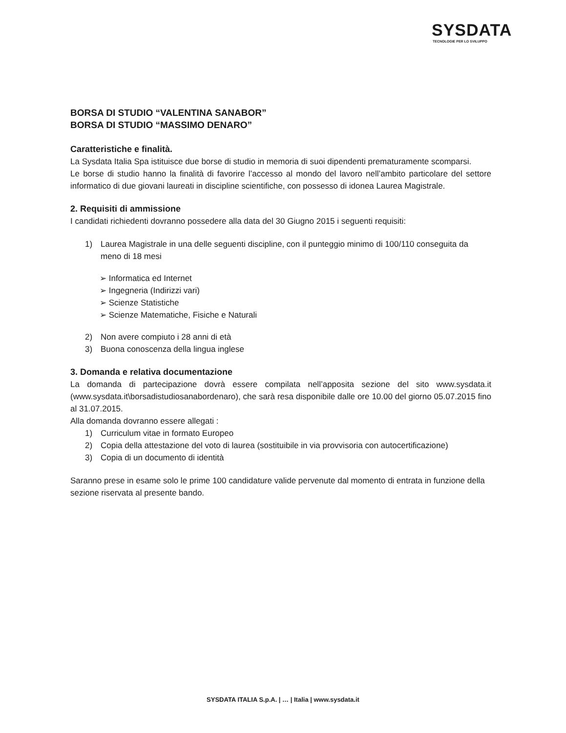SYSDATA
TECNOLOGIE PER LO SVILUPPO
BORSA DI STUDIO “VALENTINA SANABOR”
BORSA DI STUDIO “MASSIMO DENARO”
Caratteristiche e finalità.
La Sysdata Italia Spa istituisce due borse di studio in memoria di suoi dipendenti prematuramente scomparsi.
Le borse di studio hanno la finalità di favorire l’accesso al mondo del lavoro nell’ambito particolare del settore informatico di due giovani laureati in discipline scientifiche, con possesso di idonea Laurea Magistrale.
2. Requisiti di ammissione
I candidati richiedenti dovranno possedere alla data del 30 Giugno 2015 i seguenti requisiti:
1) Laurea Magistrale in una delle seguenti discipline, con il punteggio minimo di 100/110 conseguita da meno di 18 mesi
➢ Informatica ed Internet
➢ Ingegneria (Indirizzi vari)
➢ Scienze Statistiche
➢ Scienze Matematiche, Fisiche e Naturali
2) Non avere compiuto i 28 anni di età
3) Buona conoscenza della lingua inglese
3. Domanda e relativa documentazione
La domanda di partecipazione dovrà essere compilata nell’apposita sezione del sito www.sysdata.it (www.sysdata.it\borsadistudiosanabordenaro), che sarà resa disponibile dalle ore 10.00 del giorno 05.07.2015 fino al 31.07.2015.
Alla domanda dovranno essere allegati :
1) Curriculum vitae in formato Europeo
2) Copia della attestazione del voto di laurea (sostituibile in via provvisoria con autocertificazione)
3) Copia di un documento di identità
Saranno prese in esame solo le prime 100 candidature valide pervenute dal momento di entrata in funzione della sezione riservata al presente bando.
SYSDATA ITALIA S.p.A. | … | Italia | www.sysdata.it